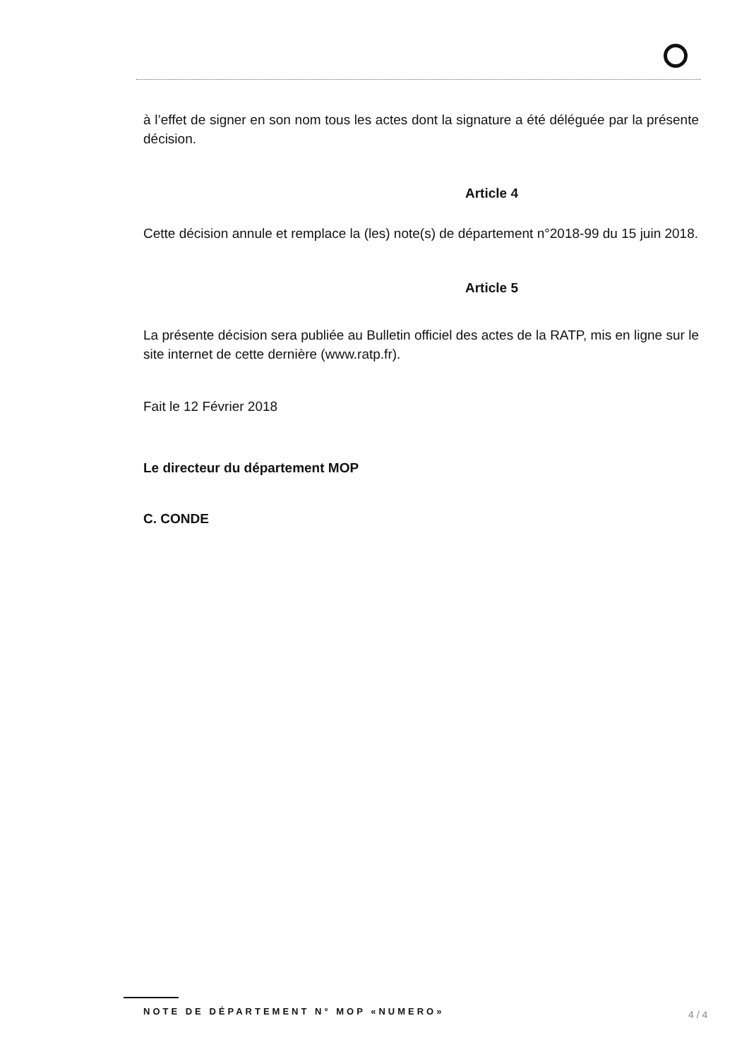à l’effet de signer en son nom tous les actes dont la signature a été déléguée par la présente décision.
Article 4
Cette décision annule et remplace la (les) note(s) de département n°2018-99 du 15 juin 2018.
Article 5
La présente décision sera publiée au Bulletin officiel des actes de la RATP, mis en ligne sur le site internet de cette dernière (www.ratp.fr).
Fait le 12 Février 2018
Le directeur du département MOP
C. CONDE
NOTE DE DÉPARTEMENT N° MOP «NUMERO» 4 / 4